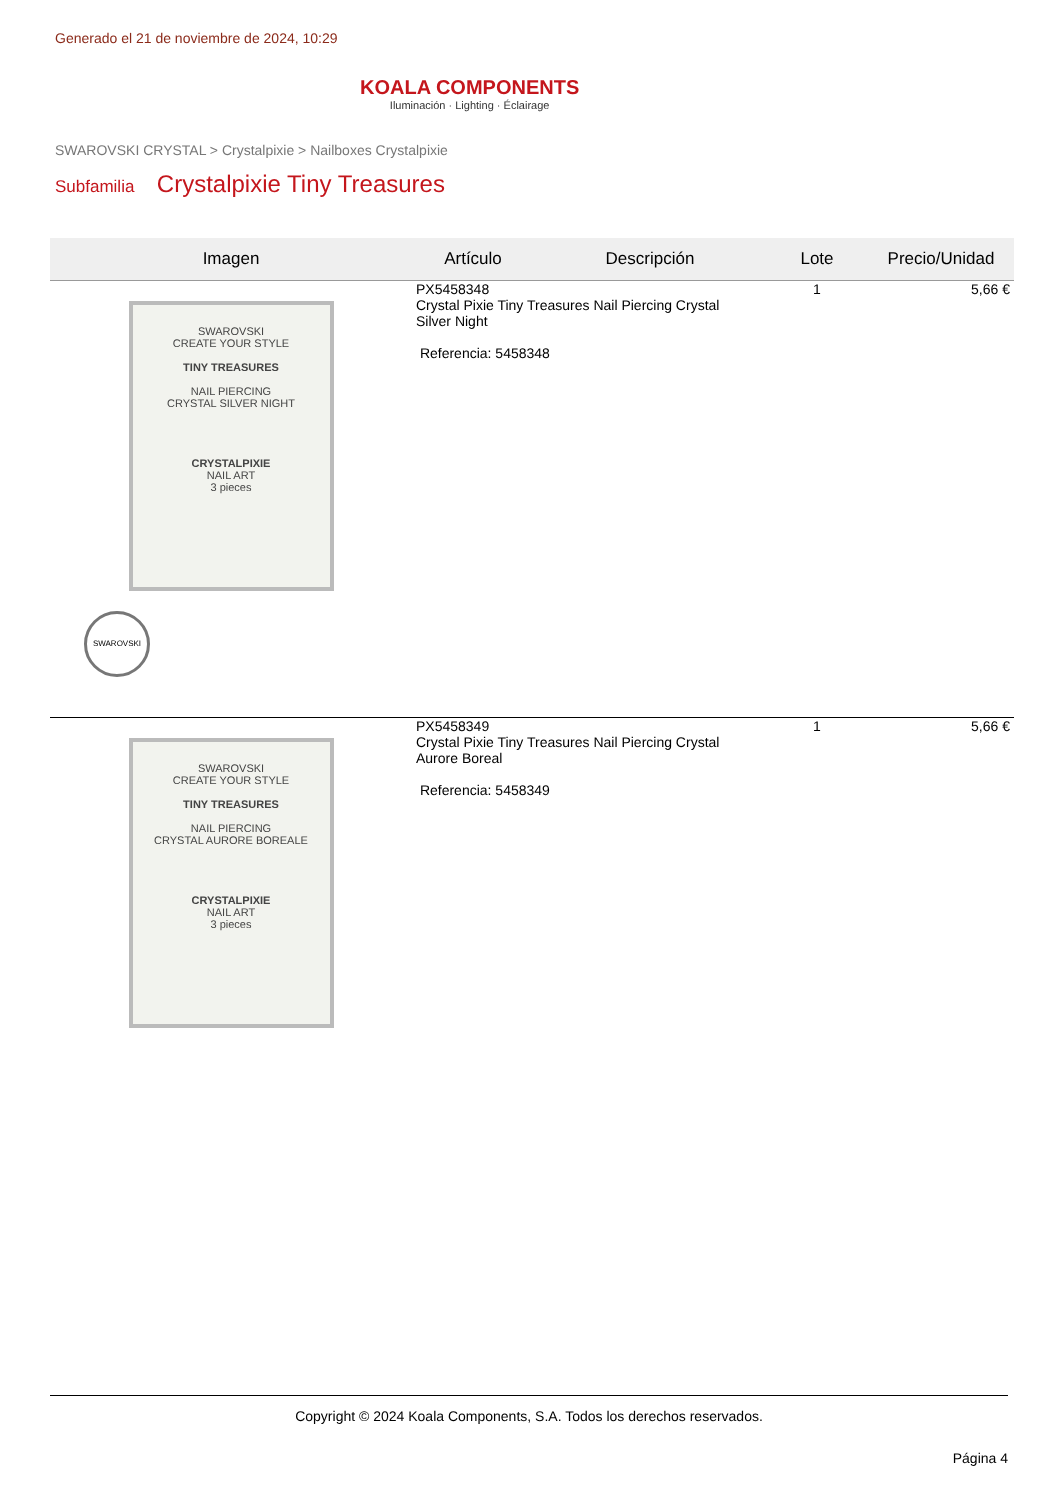Generado el 21 de noviembre de 2024, 10:29
KOALA COMPONENTS
Iluminación · Lighting · Éclairage
SWAROVSKI CRYSTAL > Crystalpixie > Nailboxes Crystalpixie
Subfamilia Crystalpixie Tiny Treasures
| Imagen | Artículo | Descripción | Lote | Precio/Unidad |
| --- | --- | --- | --- | --- |
| SWAROVSKI CREATE YOUR STYLE TINY TREASURES NAIL PIERCING CRYSTAL SILVER NIGHT CRYSTALPIXIE NAIL ART 3 pieces SWAROVSKI | PX5458348 Crystal Pixie Tiny Treasures Nail Piercing Crystal Silver Night Referencia: 5458348 | | 1 | 5,66 € |
| SWAROVSKI CREATE YOUR STYLE TINY TREASURES NAIL PIERCING CRYSTAL AURORE BOREALE CRYSTALPIXIE NAIL ART 3 pieces | PX5458349 Crystal Pixie Tiny Treasures Nail Piercing Crystal Aurore Boreal Referencia: 5458349 | | 1 | 5,66 € |
Copyright © 2024 Koala Components, S.A. Todos los derechos reservados.
Página 4